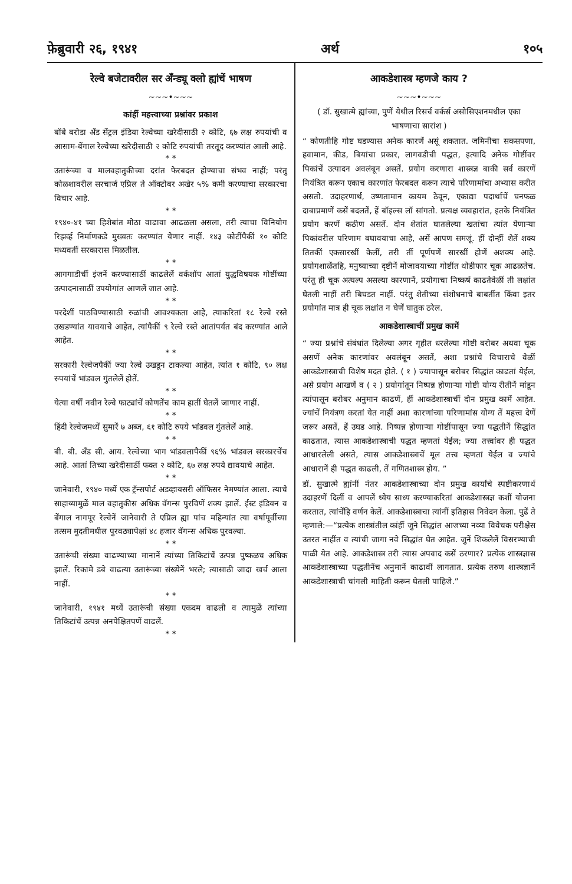फ़ेब्रुवारी २६, १९४१ अर्थ १०५
रेल्वे बजेटावरील सर अँन्ड्यू क्लो ह्यांचें भाषण
~~~•~~~
कांहीं महत्त्वाच्या प्रश्नांवर प्रकाश
बॉबे बरोडा अँड सेंट्रल इंडिया रेल्वेच्या खरेदीसाठी २ कोटि, ६७ लक्ष रुपयांची व आसाम-बेंगाल रेल्वेच्या खरेदीसाठी २ कोटि रुपयांची तरतूद करण्यांत आली आहे.
* *
उतारूंच्या व मालवहातुकीच्या दरांत फेरबदल होण्याचा संभव नाहीं; परंतु कोळशावरील सरचार्ज एप्रिल ते ऑक्टोबर अखेर ५% कमी करण्याचा सरकारचा विचार आहे.
* *
१९४०-४१ च्या हिशेबांत मोठा वाढावा आढळला असला, तरी त्याचा विनियोग रिझर्व्ह निर्माणकडे मुख्यतः करण्यांत येणार नाहीं. १४३ कोटींपैकीं १० कोटि मध्यवर्ती सरकारास मिळतील.
* *
आगगाडीचीं इंजनें करण्यासाठीं काढलेलें वर्कशॉप आतां युद्धविषयक गोष्टींच्या उत्पादनासाठीं उपयोगांत आणलें जात आहे.
* *
परदेशीं पाठविण्यासाठी रुळांची आवश्यकता आहे, त्याकरितां १८ रेल्वे रस्ते उखडण्यांत यावयाचे आहेत, त्यांपैकीं ९ रेल्वे रस्ते आतांपर्यंत बंद करण्यांत आले आहेत.
* *
सरकारी रेल्वेजपैकीं ज्या रेल्वे उखडून टाकल्या आहेत, त्यांत १ कोटि, ९० लक्ष रुपयांचें भांडवल गुंतलेलें होतें.
* *
येत्या वर्षीं नवीन रेल्वे फाट्यांचें कोणतेंच काम हातीं घेतलें जाणार नाहीं.
* *
हिंदी रेल्वेजमध्यें सुमारें ७ अब्ज, ६१ कोटि रुपये भांडवल गुंतलेलें आहे.
* *
बी. बी. अँड सी. आय. रेल्वेच्या भाग भांडवलापैकीं ९६% भांडवल सरकारचेंच आहे. आतां तिच्या खरेदीसाठीं फक्त २ कोटि, ६७ लक्ष रुपये द्यावयाचे आहेत.
* *
जानेवारी, १९४० मध्यें एक ट्रॅन्सपोर्ट अडव्हायसरी ऑफिसर नेमण्यांत आला. त्याचे साहाय्यामुळें माल वहातुकीस अधिक वॅगन्स पुरविणें शक्य झालें. ईस्ट इंडियन व बेंगाल नागपूर रेल्वेनें जानेवारी ते एप्रिल ह्या पांच महिन्यांत त्या वर्षापूर्वीच्या तत्सम मुदतीमधील पुरवठ्यापेक्षां ४८ हजार वॅगन्स अधिक पुरवल्या.
* *
उतारूंची संख्या वाढण्याच्या मानानें त्यांच्या तिकिटांचें उत्पन्न पुष्कळच अधिक झालें. रिकामे डबे वाढत्या उतारूंच्या संख्येनें भरले; त्यासाठी जादा खर्च आला नाहीं.
* *
जानेवारी, १९४१ मध्यें उतारूंची संख्या एकदम वाढली व त्यामुळें त्यांच्या तिकिटांचें उत्पन्न अनपेक्षितपणें वाढलें.
* *
आकडेशास्त्र म्हणजे काय ?
~~~•~~~
( डॉ. सुखात्मे ह्यांच्या, पुणें येथील रिसर्च वर्कर्स असोसिएशनमधील एका भाषणाचा सारांश )
“ कोणतीहि गोष्ट घडण्यास अनेक कारणें असूं शकतात. जमिनीचा सकसपणा, हवामान, कीड, बियांचा प्रकार, लागवडीची पद्धत, इत्यादि अनेक गोष्टींवर पिकांचें उत्पादन अवलंबून असतें. प्रयोग करणारा शास्त्रज्ञ बाकी सर्व कारणें नियंत्रित करून एकाच कारणांत फेरबदल करून त्याचे परिणामांचा अभ्यास करीत असतो. उदाहरणार्थ, उष्णतामान कायम ठेवून, एकाद्या पदार्थाचें घनफळ दाबाप्रमाणें कसें बदलतें, हें बॉइल्स लॉ सांगतो. प्रत्यक्ष व्यवहारांत, इतके नियंत्रित प्रयोग करणें कठीण असतें. दोन शेतांत घातलेल्या खतांचा त्यांत येणाऱ्या पिकांवरील परिणाम बघावयाचा आहे, असें आपण समजूं. हीं दोन्हीं शेतें शक्य तितकीं एकसारखीं केलीं, तरी तीं पूर्णपणें सारखीं होणें अशक्य आहे. प्रयोगशाळेंतहि, मनुष्याच्या दृष्टीनें मोजावयाच्या गोष्टींत थोडीफार चूक आढळतेच. परंतु ही चूक अत्यल्प असल्या कारणानें, प्रयोगाचा निष्कर्ष काढतेवेळीं ती लक्षांत घेतली नाहीं तरी बिघडत नाहीं. परंतु शेतीच्या संशोधनाचे बाबतींत किंवा इतर प्रयोगांत मात्र ही चूक लक्षांत न घेणें घातुक ठरेल.
आकडेशास्त्राचीं प्रमुख कामें
“ ज्या प्रश्नांचे संबंधांत दिलेल्या अगर गृहीत धरलेल्या गोष्टी बरोबर अथवा चूक असणें अनेक कारणांवर अवलंबून असतें, अशा प्रश्नांचे विचाराचे वेळीं आकडेशास्त्राची विशेष मदत होते. ( १ ) ज्यापासून बरोबर सिद्धांत काढतां येईल, असे प्रयोग आखणें व ( २ ) प्रयोगांतून निष्पन्न होणाऱ्या गोष्टी योग्य रीतीनें मांडून त्यांपासून बरोबर अनुमान काढणें, हीं आकडेशास्त्राचीं दोन प्रमुख कामें आहेत. ज्यांचें नियंत्रण करतां येत नाहीं अशा कारणांच्या परिणामांस योग्य तें महत्त्व देणें जरूर असतें, हें उघड आहे. निष्पन्न होणाऱ्या गोष्टींपासून ज्या पद्धतीनें सिद्धांत काढतात, त्यास आकडेशास्त्राची पद्धत म्हणतां येईल; ज्या तत्त्वांवर ही पद्धत आधारलेली असते, त्यास आकडेशास्त्राचें मूल तत्त्व म्हणतां येईल व ज्यांचे आधारानें ही पद्धत काढली, तें गणितशास्त्र होय. ”
डॉ. सुखात्मे ह्यांनीं नंतर आकडेशास्त्राच्या दोन प्रमुख कार्यांचे स्पष्टीकरणार्थ उदाहरणें दिलीं व आपलें ध्येय साध्य करण्याकरितां आकडेशास्त्रज्ञ कशीं योजना करतात, त्यांचेंहि वर्णन केलें. आकडेशास्त्राचा त्यांनीं इतिहास निवेदन केला. पुढें ते म्हणाले:—“प्रत्येक शास्त्रांतील कांहीं जुने सिद्धांत आजच्या नव्या विवेचक परीक्षेस उतरत नाहींत व त्यांची जागा नवे सिद्धांत घेत आहेत. जुनें शिकलेलें विसरण्याची पाळी येत आहे. आकडेशास्त्र तरी त्यास अपवाद कसें ठरणार? प्रत्येक शास्त्रज्ञास आकडेशास्त्राच्या पद्धतीनेंच अनुमानें काढावीं लागतात. प्रत्येक तरुण शास्त्रज्ञानें आकडेशास्त्राची चांगली माहिती करून घेतली पाहिजे.”